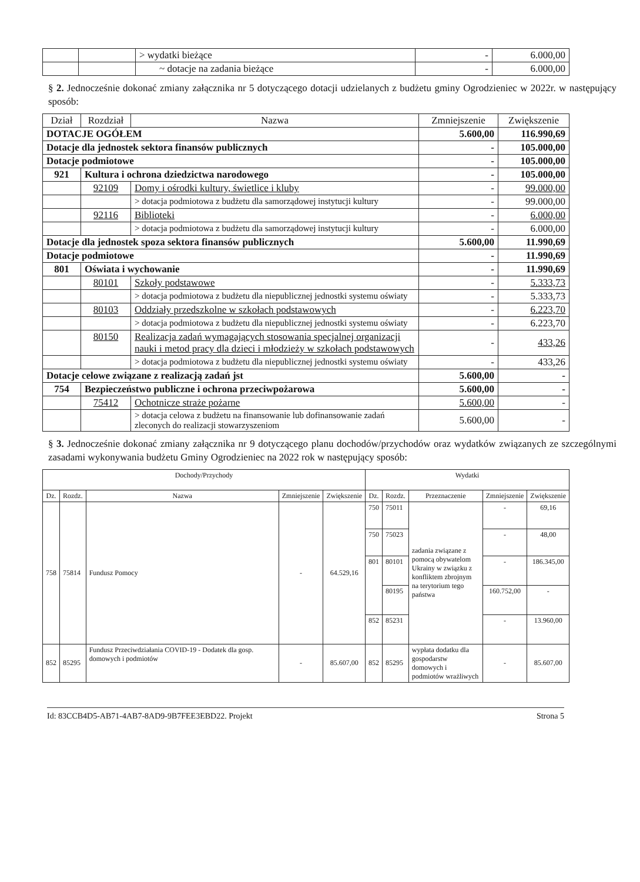| | | > wydatki bieżące | - | 6.000,00 |
| | | ~ dotacje na zadania bieżące | - | 6.000,00 |
§ 2. Jednocześnie dokonać zmiany załącznika nr 5 dotyczącego dotacji udzielanych z budżetu gminy Ogrodzieniec w 2022r. w następujący sposób:
| Dział | Rozdział | Nazwa | Zmniejszenie | Zwiększenie |
| --- | --- | --- | --- | --- |
| DOTACJE OGÓŁEM | | | 5.600,00 | 116.990,69 |
| Dotacje dla jednostek sektora finansów publicznych | | | - | 105.000,00 |
| Dotacje podmiotowe | | | - | 105.000,00 |
| 921 | Kultura i ochrona dziedzictwa narodowego | | - | 105.000,00 |
| | 92109 | Domy i ośrodki kultury, świetlice i kluby | - | 99.000,00 |
| | | > dotacja podmiotowa z budżetu dla samorządowej instytucji kultury | - | 99.000,00 |
| | 92116 | Biblioteki | - | 6.000,00 |
| | | > dotacja podmiotowa z budżetu dla samorządowej instytucji kultury | - | 6.000,00 |
| Dotacje dla jednostek spoza sektora finansów publicznych | | | 5.600,00 | 11.990,69 |
| Dotacje podmiotowe | | | - | 11.990,69 |
| 801 | Oświata i wychowanie | | - | 11.990,69 |
| | 80101 | Szkoły podstawowe | - | 5.333,73 |
| | | > dotacja podmiotowa z budżetu dla niepublicznej jednostki systemu oświaty | - | 5.333,73 |
| | 80103 | Oddziały przedszkolne w szkołach podstawowych | - | 6.223,70 |
| | | > dotacja podmiotowa z budżetu dla niepublicznej jednostki systemu oświaty | - | 6.223,70 |
| | 80150 | Realizacja zadań wymagających stosowania specjalnej organizacji nauki i metod pracy dla dzieci i młodzieży w szkołach podstawowych | - | 433,26 |
| | | > dotacja podmiotowa z budżetu dla niepublicznej jednostki systemu oświaty | - | 433,26 |
| Dotacje celowe związane z realizacją zadań jst | | | 5.600,00 | - |
| 754 | Bezpieczeństwo publiczne i ochrona przeciwpożarowa | | 5.600,00 | - |
| | 75412 | Ochotnicze straże pożarne | 5.600,00 | - |
| | | > dotacja celowa z budżetu na finansowanie lub dofinansowanie zadań zleconych do realizacji stowarzyszeniom | 5.600,00 | - |
§ 3. Jednocześnie dokonać zmiany załącznika nr 9 dotyczącego planu dochodów/przychodów oraz wydatków związanych ze szczególnymi zasadami wykonywania budżetu Gminy Ogrodzieniec na 2022 rok w następujący sposób:
| Dochody/Przychody | | | | | Wydatki | | | | |
| --- | --- | --- | --- | --- | --- | --- | --- | --- | --- |
| Dz. | Rozdz. | Nazwa | Zmniejszenie | Zwiększenie | Dz. | Rozdz. | Przeznaczenie | Zmniejszenie | Zwiększenie |
| 758 | 75814 | Fundusz Pomocy | - | 64.529,16 | 750 | 75011 | zadania związane z pomocą obywatelom Ukrainy w związku z konfliktem zbrojnym na terytorium tego państwa | - | 69,16 |
| | | | | | 750 | 75023 | | - | 48,00 |
| | | | | | 801 | 80101 | | - | 186.345,00 |
| | | | | | | 80195 | | 160.752,00 | - |
| | | | | | 852 | 85231 | | - | 13.960,00 |
| 852 | 85295 | Fundusz Przeciwdziałania COVID-19 - Dodatek dla gosp. domowych i podmiotów | - | 85.607,00 | 852 | 85295 | wypłata dodatku dla gospodarstw domowych i podmiotów wrażliwych | - | 85.607,00 |
Id: 83CCB4D5-AB71-4AB7-8AD9-9B7FEE3EBD22. Projekt Strona 5